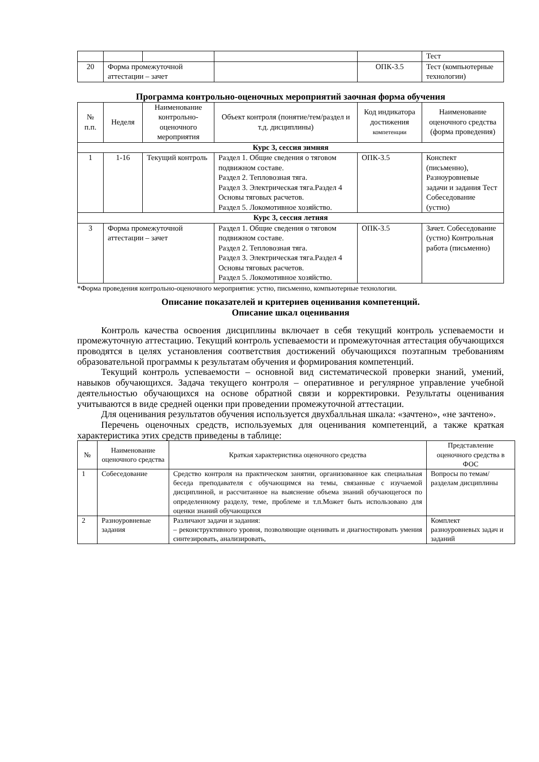| | | | | | Тест |
| 20 | Форма промежуточной аттестации – зачет | | | ОПК-3.5 | Тест (компьютерные технологии) |
Программа контрольно-оценочных мероприятий заочная форма обучения
| № п.п. | Неделя | Наименование контрольно-оценочного мероприятия | Объект контроля (понятие/тем/раздел и т.д. дисциплины) | Код индикатора достижения компетенции | Наименование оценочного средства (форма проведения) |
| --- | --- | --- | --- | --- | --- |
| Курс 3, сессия зимняя | | | | | |
| 1 | 1-16 | Текущий контроль | Раздел 1. Общие сведения о тяговом подвижном составе. Раздел 2. Тепловозная тяга. Раздел 3. Электрическая тяга.Раздел 4 Основы тяговых расчетов. Раздел 5. Локомотивное хозяйство. | ОПК-3.5 | Конспект (письменно), Разноуровневые задачи и задания Тест Собеседование (устно) |
| Курс 3, сессия летняя | | | | | |
| 3 | Форма промежуточной аттестации – зачет | | Раздел 1. Общие сведения о тяговом подвижном составе. Раздел 2. Тепловозная тяга. Раздел 3. Электрическая тяга.Раздел 4 Основы тяговых расчетов. Раздел 5. Локомотивное хозяйство. | ОПК-3.5 | Зачет. Собеседование (устно) Контрольная работа (письменно) |
*Форма проведения контрольно-оценочного мероприятия: устно, письменно, компьютерные технологии.
Описание показателей и критериев оценивания компетенций.
Описание шкал оценивания
Контроль качества освоения дисциплины включает в себя текущий контроль успеваемости и промежуточную аттестацию. Текущий контроль успеваемости и промежуточная аттестация обучающихся проводятся в целях установления соответствия достижений обучающихся поэтапным требованиям образовательной программы к результатам обучения и формирования компетенций.
Текущий контроль успеваемости – основной вид систематической проверки знаний, умений, навыков обучающихся. Задача текущего контроля – оперативное и регулярное управление учебной деятельностью обучающихся на основе обратной связи и корректировки. Результаты оценивания учитываются в виде средней оценки при проведении промежуточной аттестации.
Для оценивания результатов обучения используется двухбалльная шкала: «зачтено», «не зачтено».
Перечень оценочных средств, используемых для оценивания компетенций, а также краткая характеристика этих средств приведены в таблице:
| № | Наименование оценочного средства | Краткая характеристика оценочного средства | Представление оценочного средства в ФОС |
| --- | --- | --- | --- |
| 1 | Собеседование | Средство контроля на практическом занятии, организованное как специальная беседа преподавателя с обучающимся на темы, связанные с изучаемой дисциплиной, и рассчитанное на выяснение объема знаний обучающегося по определенному разделу, теме, проблеме и т.п.Может быть использовано для оценки знаний обучающихся | Вопросы по темам/разделам дисциплины |
| 2 | Разноуровневые задания | Различают задачи и задания: – реконструктивного уровня, позволяющие оценивать и диагностировать умения синтезировать, анализировать, | Комплект разноуровневых задач и заданий |